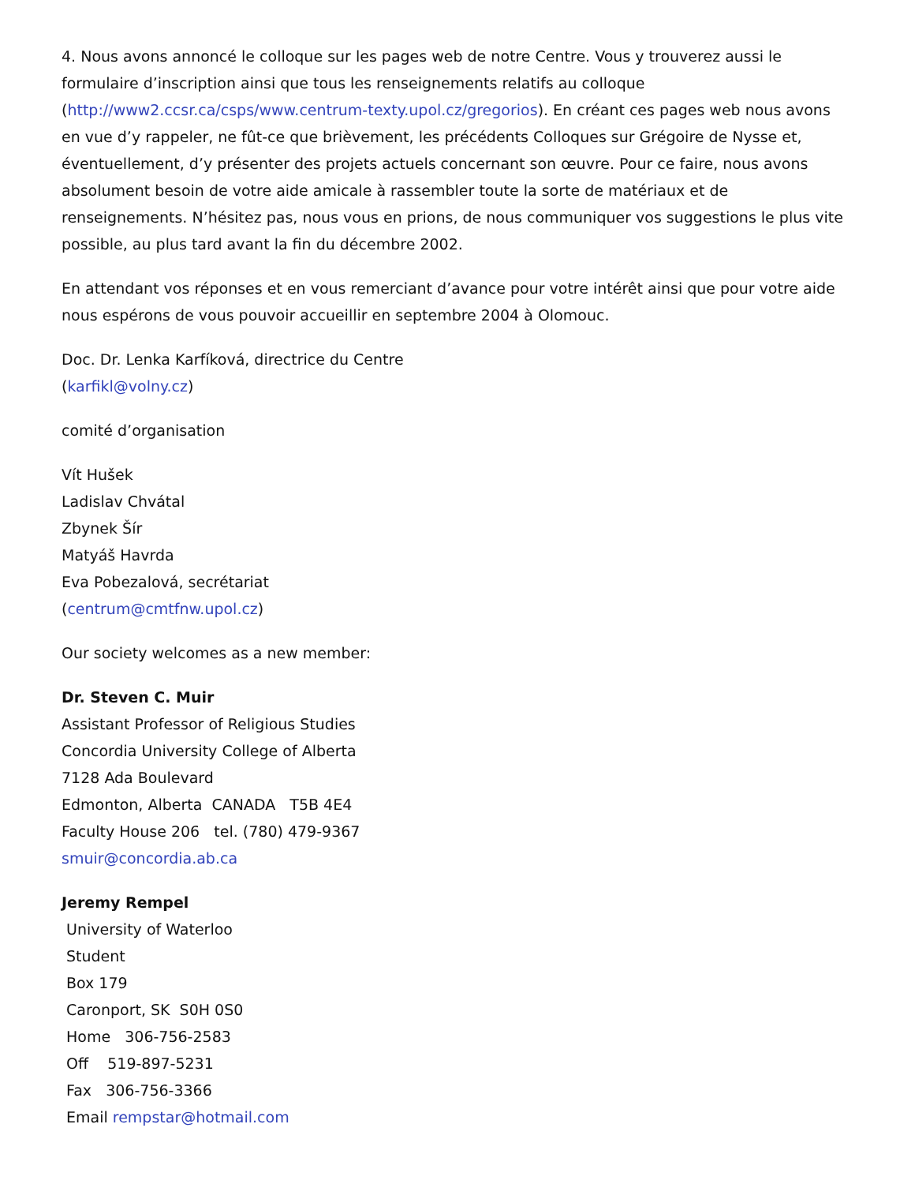4. Nous avons annoncé le colloque sur les pages web de notre Centre. Vous y trouverez aussi le formulaire d’inscription ainsi que tous les renseignements relatifs au colloque (http://www2.ccsr.ca/csps/www.centrum-texty.upol.cz/gregorios). En créant ces pages web nous avons en vue d’y rappeler, ne fût-ce que brièvement, les précédents Colloques sur Grégoire de Nysse et, éventuellement, d’y présenter des projets actuels concernant son œuvre. Pour ce faire, nous avons absolument besoin de votre aide amicale à rassembler toute la sorte de matériaux et de renseignements. N’hésitez pas, nous vous en prions, de nous communiquer vos suggestions le plus vite possible, au plus tard avant la fin du décembre 2002.
En attendant vos réponses et en vous remerciant d’avance pour votre intérêt ainsi que pour votre aide nous espérons de vous pouvoir accueillir en septembre 2004 à Olomouc.
Doc. Dr. Lenka Karfíková, directrice du Centre
(karfikl@volny.cz)
comité d’organisation
Vít Hušek
Ladislav Chvátal
Zbynek Šír
Matyáš Havrda
Eva Pobezalová, secrétariat
(centrum@cmtfnw.upol.cz)
Our society welcomes as a new member:
Dr. Steven C. Muir
Assistant Professor of Religious Studies
Concordia University College of Alberta
7128 Ada Boulevard
Edmonton, Alberta CANADA T5B 4E4
Faculty House 206 tel. (780) 479-9367
smuir@concordia.ab.ca
Jeremy Rempel
University of Waterloo
Student
Box 179
Caronport, SK S0H 0S0
Home 306-756-2583
Off 519-897-5231
Fax 306-756-3366
Email rempstar@hotmail.com